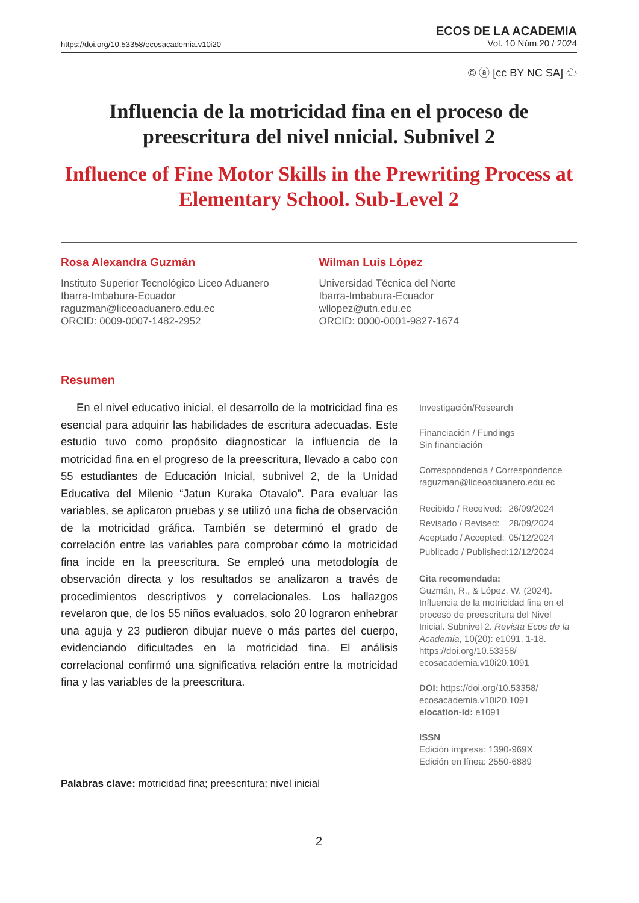https://doi.org/10.53358/ecosacademia.v10i20
ECOS DE LA ACADEMIA
Vol. 10 Núm.20 / 2024
© ⓐ [cc BY NC SA] ☁
Influencia de la motricidad fina en el proceso de preescritura del nivel nnicial. Subnivel 2
Influence of Fine Motor Skills in the Prewriting Process at Elementary School. Sub-Level 2
Rosa Alexandra Guzmán
Instituto Superior Tecnológico Liceo Aduanero
Ibarra-Imbabura-Ecuador
raguzman@liceoaduanero.edu.ec
ORCID: 0009-0007-1482-2952
Wilman Luis López
Universidad Técnica del Norte
Ibarra-Imbabura-Ecuador
wllopez@utn.edu.ec
ORCID: 0000-0001-9827-1674
Resumen
En el nivel educativo inicial, el desarrollo de la motricidad fina es esencial para adquirir las habilidades de escritura adecuadas. Este estudio tuvo como propósito diagnosticar la influencia de la motricidad fina en el progreso de la preescritura, llevado a cabo con 55 estudiantes de Educación Inicial, subnivel 2, de la Unidad Educativa del Milenio “Jatun Kuraka Otavalo”. Para evaluar las variables, se aplicaron pruebas y se utilizó una ficha de observación de la motricidad gráfica. También se determinó el grado de correlación entre las variables para comprobar cómo la motricidad fina incide en la preescritura. Se empleó una metodología de observación directa y los resultados se analizaron a través de procedimientos descriptivos y correlacionales. Los hallazgos revelaron que, de los 55 niños evaluados, solo 20 lograron enhebrar una aguja y 23 pudieron dibujar nueve o más partes del cuerpo, evidenciando dificultades en la motricidad fina. El análisis correlacional confirmó una significativa relación entre la motricidad fina y las variables de la preescritura.
Palabras clave: motricidad fina; preescritura; nivel inicial
Investigación/Research
Financiación / Fundings
Sin financiación
Correspondencia / Correspondence
raguzman@liceoaduanero.edu.ec
| Recibido / Received: | 26/09/2024 |
| Revisado / Revised: | 28/09/2024 |
| Aceptado / Accepted: | 05/12/2024 |
| Publicado / Published: | 12/12/2024 |
Cita recomendada:
Guzmán, R., & López, W. (2024). Influencia de la motricidad fina en el proceso de preescritura del Nivel Inicial. Subnivel 2. Revista Ecos de la Academia, 10(20): e1091, 1-18. https://doi.org/10.53358/ ecosacademia.v10i20.1091
DOI: https://doi.org/10.53358/ ecosacademia.v10i20.1091
elocation-id: e1091
ISSN
Edición impresa: 1390-969X
Edición en línea: 2550-6889
2